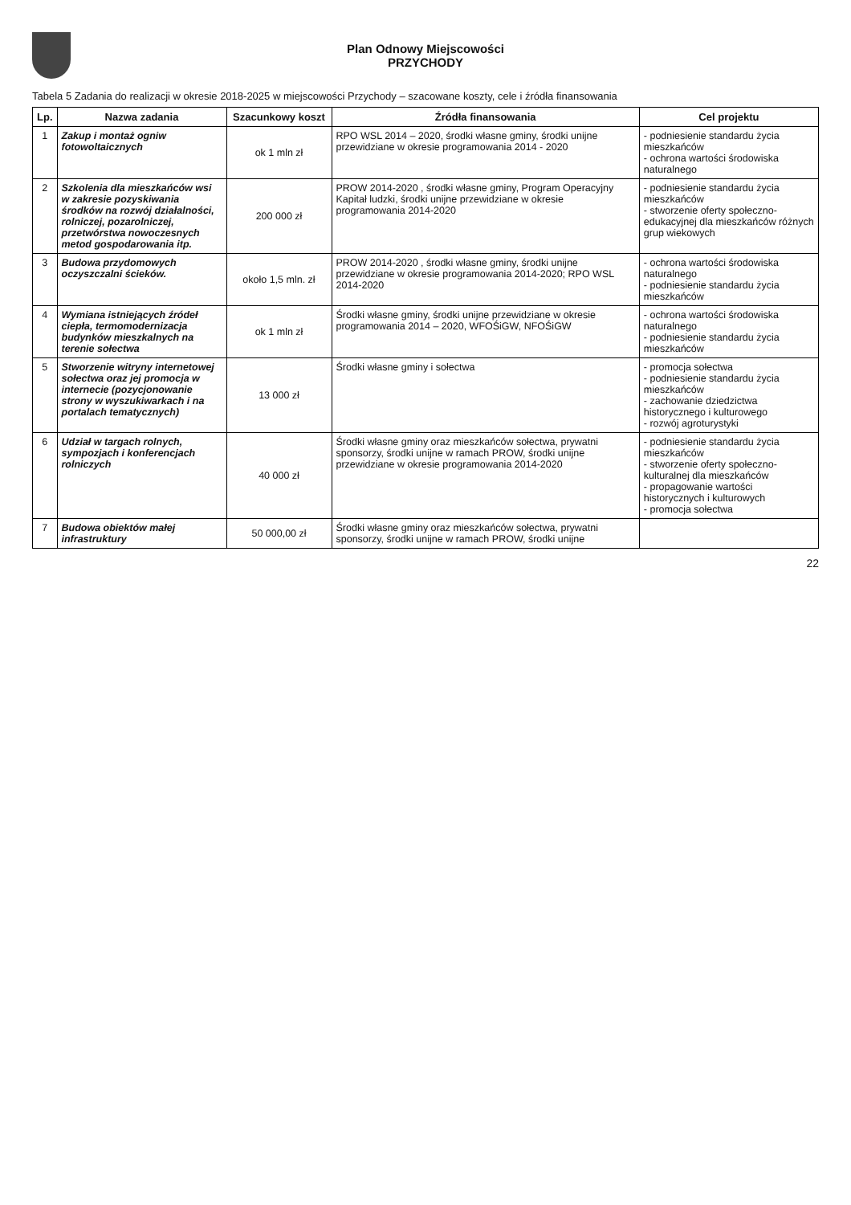Plan Odnowy Miejscowości
PRZYCHODY
Tabela 5 Zadania do realizacji w okresie 2018-2025 w miejscowości Przychody – szacowane koszty, cele i źródła finansowania
| Lp. | Nazwa zadania | Szacunkowy koszt | Źródła finansowania | Cel projektu |
| --- | --- | --- | --- | --- |
| 1 | Zakup i montaż ogniw fotowoltaicznych | ok 1 mln zł | RPO WSL 2014 – 2020, środki własne gminy, środki unijne przewidziane w okresie programowania 2014 - 2020 | - podniesienie standardu życia mieszkańców - ochrona wartości środowiska naturalnego |
| 2 | Szkolenia dla mieszkańców wsi w zakresie pozyskiwania środków na rozwój działalności, rolniczej, pozarolniczej, przetwórstwa nowoczesnych metod gospodarowania itp. | 200 000 zł | PROW 2014-2020 , środki własne gminy, Program Operacyjny Kapitał ludzki, środki unijne przewidziane w okresie programowania 2014-2020 | - podniesienie standardu życia mieszkańców - stworzenie oferty społeczno-edukacyjnej dla mieszkańców różnych grup wiekowych |
| 3 | Budowa przydomowych oczyszczalni ścieków. | około 1,5 mln. zł | PROW 2014-2020 , środki własne gminy, środki unijne przewidziane w okresie programowania 2014-2020; RPO WSL 2014-2020 | - ochrona wartości środowiska naturalnego - podniesienie standardu życia mieszkańców |
| 4 | Wymiana istniejących źródeł ciepła, termomodernizacja budynków mieszkalnych na terenie sołectwa | ok 1 mln zł | Środki własne gminy, środki unijne przewidziane w okresie programowania 2014 – 2020, WFOŚiGW, NFOŚiGW | - ochrona wartości środowiska naturalnego - podniesienie standardu życia mieszkańców |
| 5 | Stworzenie witryny internetowej sołectwa oraz jej promocja w internecie (pozycjonowanie strony w wyszukiwarkach i na portalach tematycznych) | 13 000 zł | Środki własne gminy i sołectwa | - promocja sołectwa - podniesienie standardu życia mieszkańców - zachowanie dziedzictwa historycznego i kulturowego - rozwój agroturystyki |
| 6 | Udział w targach rolnych, sympozjach i konferencjach rolniczych | 40 000 zł | Środki własne gminy oraz mieszkańców sołectwa, prywatni sponsorzy, środki unijne w ramach PROW, środki unijne przewidziane w okresie programowania 2014-2020 | - podniesienie standardu życia mieszkańców - stworzenie oferty społeczno-kulturalnej dla mieszkańców - propagowanie wartości historycznych i kulturowych - promocja sołectwa |
| 7 | Budowa obiektów małej infrastruktury | 50 000,00 zł | Środki własne gminy oraz mieszkańców sołectwa, prywatni sponsorzy, środki unijne w ramach PROW, środki unijne | |
22